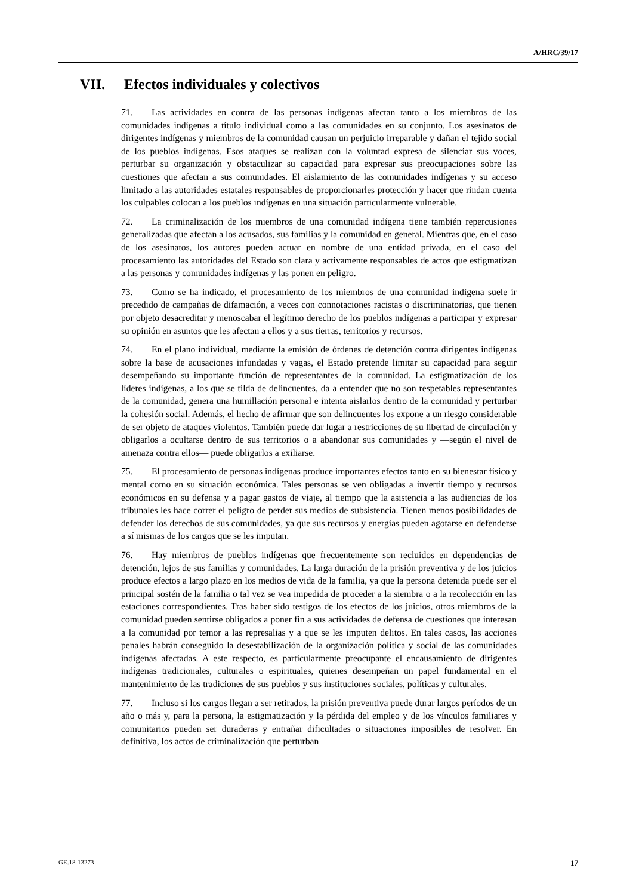A/HRC/39/17
VII. Efectos individuales y colectivos
71. Las actividades en contra de las personas indígenas afectan tanto a los miembros de las comunidades indígenas a título individual como a las comunidades en su conjunto. Los asesinatos de dirigentes indígenas y miembros de la comunidad causan un perjuicio irreparable y dañan el tejido social de los pueblos indígenas. Esos ataques se realizan con la voluntad expresa de silenciar sus voces, perturbar su organización y obstaculizar su capacidad para expresar sus preocupaciones sobre las cuestiones que afectan a sus comunidades. El aislamiento de las comunidades indígenas y su acceso limitado a las autoridades estatales responsables de proporcionarles protección y hacer que rindan cuenta los culpables colocan a los pueblos indígenas en una situación particularmente vulnerable.
72. La criminalización de los miembros de una comunidad indígena tiene también repercusiones generalizadas que afectan a los acusados, sus familias y la comunidad en general. Mientras que, en el caso de los asesinatos, los autores pueden actuar en nombre de una entidad privada, en el caso del procesamiento las autoridades del Estado son clara y activamente responsables de actos que estigmatizan a las personas y comunidades indígenas y las ponen en peligro.
73. Como se ha indicado, el procesamiento de los miembros de una comunidad indígena suele ir precedido de campañas de difamación, a veces con connotaciones racistas o discriminatorias, que tienen por objeto desacreditar y menoscabar el legítimo derecho de los pueblos indígenas a participar y expresar su opinión en asuntos que les afectan a ellos y a sus tierras, territorios y recursos.
74. En el plano individual, mediante la emisión de órdenes de detención contra dirigentes indígenas sobre la base de acusaciones infundadas y vagas, el Estado pretende limitar su capacidad para seguir desempeñando su importante función de representantes de la comunidad. La estigmatización de los líderes indígenas, a los que se tilda de delincuentes, da a entender que no son respetables representantes de la comunidad, genera una humillación personal e intenta aislarlos dentro de la comunidad y perturbar la cohesión social. Además, el hecho de afirmar que son delincuentes los expone a un riesgo considerable de ser objeto de ataques violentos. También puede dar lugar a restricciones de su libertad de circulación y obligarlos a ocultarse dentro de sus territorios o a abandonar sus comunidades y —según el nivel de amenaza contra ellos— puede obligarlos a exiliarse.
75. El procesamiento de personas indígenas produce importantes efectos tanto en su bienestar físico y mental como en su situación económica. Tales personas se ven obligadas a invertir tiempo y recursos económicos en su defensa y a pagar gastos de viaje, al tiempo que la asistencia a las audiencias de los tribunales les hace correr el peligro de perder sus medios de subsistencia. Tienen menos posibilidades de defender los derechos de sus comunidades, ya que sus recursos y energías pueden agotarse en defenderse a sí mismas de los cargos que se les imputan.
76. Hay miembros de pueblos indígenas que frecuentemente son recluidos en dependencias de detención, lejos de sus familias y comunidades. La larga duración de la prisión preventiva y de los juicios produce efectos a largo plazo en los medios de vida de la familia, ya que la persona detenida puede ser el principal sostén de la familia o tal vez se vea impedida de proceder a la siembra o a la recolección en las estaciones correspondientes. Tras haber sido testigos de los efectos de los juicios, otros miembros de la comunidad pueden sentirse obligados a poner fin a sus actividades de defensa de cuestiones que interesan a la comunidad por temor a las represalias y a que se les imputen delitos. En tales casos, las acciones penales habrán conseguido la desestabilización de la organización política y social de las comunidades indígenas afectadas. A este respecto, es particularmente preocupante el encausamiento de dirigentes indígenas tradicionales, culturales o espirituales, quienes desempeñan un papel fundamental en el mantenimiento de las tradiciones de sus pueblos y sus instituciones sociales, políticas y culturales.
77. Incluso si los cargos llegan a ser retirados, la prisión preventiva puede durar largos períodos de un año o más y, para la persona, la estigmatización y la pérdida del empleo y de los vínculos familiares y comunitarios pueden ser duraderas y entrañar dificultades o situaciones imposibles de resolver. En definitiva, los actos de criminalización que perturban
GE.18-13273 17